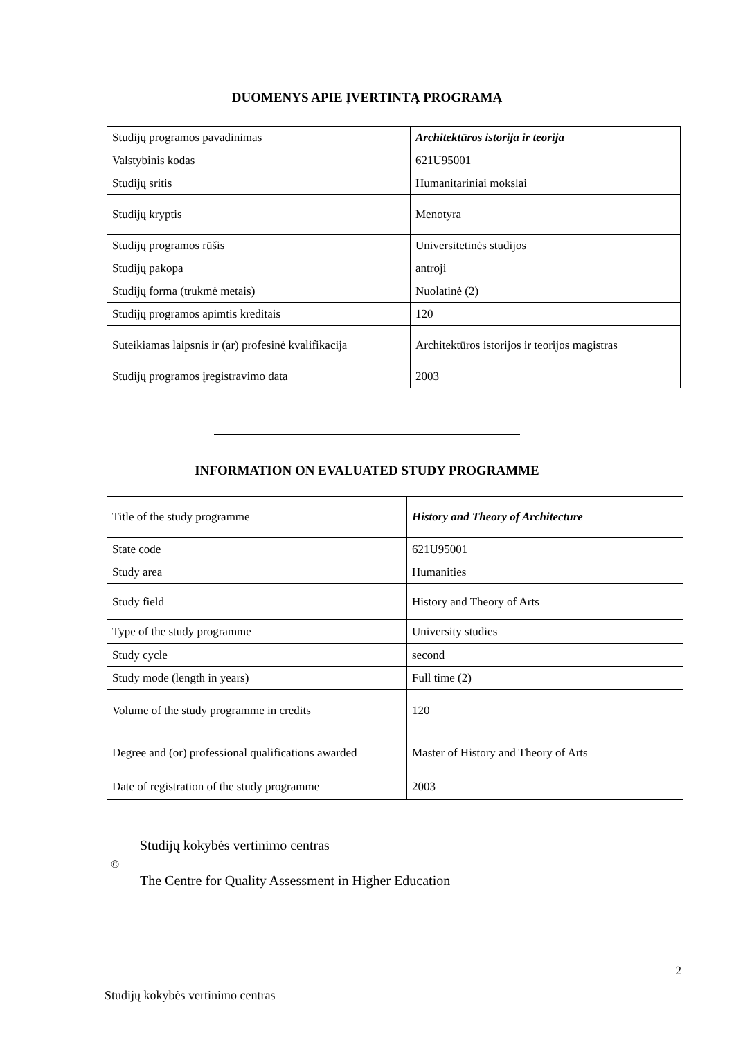DUOMENYS APIE ĮVERTINTĄ PROGRAMĄ
| Studijų programos pavadinimas | Architektūros istorija ir teorija |
| Valstybinis kodas | 621U95001 |
| Studijų sritis | Humanitariniai mokslai |
| Studijų kryptis | Menotyra |
| Studijų programos rūšis | Universitetinės studijos |
| Studijų pakopa | antroji |
| Studijų forma (trukmė metais) | Nuolatinė (2) |
| Studijų programos apimtis kreditais | 120 |
| Suteikiamas laipsnis ir (ar) profesinė kvalifikacija | Architektūros istorijos ir teorijos magistras |
| Studijų programos įregistravimo data | 2003 |
INFORMATION ON EVALUATED STUDY PROGRAMME
| Title of the study programme | History and Theory of Architecture |
| State code | 621U95001 |
| Study area | Humanities |
| Study field | History and Theory of Arts |
| Type of the study programme | University studies |
| Study cycle | second |
| Study mode (length in years) | Full time (2) |
| Volume of the study programme in credits | 120 |
| Degree and (or) professional qualifications awarded | Master of History and Theory of Arts |
| Date of registration of the study programme | 2003 |
©
Studijų kokybės vertinimo centras
The Centre for Quality Assessment in Higher Education
2
Studijų kokybės vertinimo centras